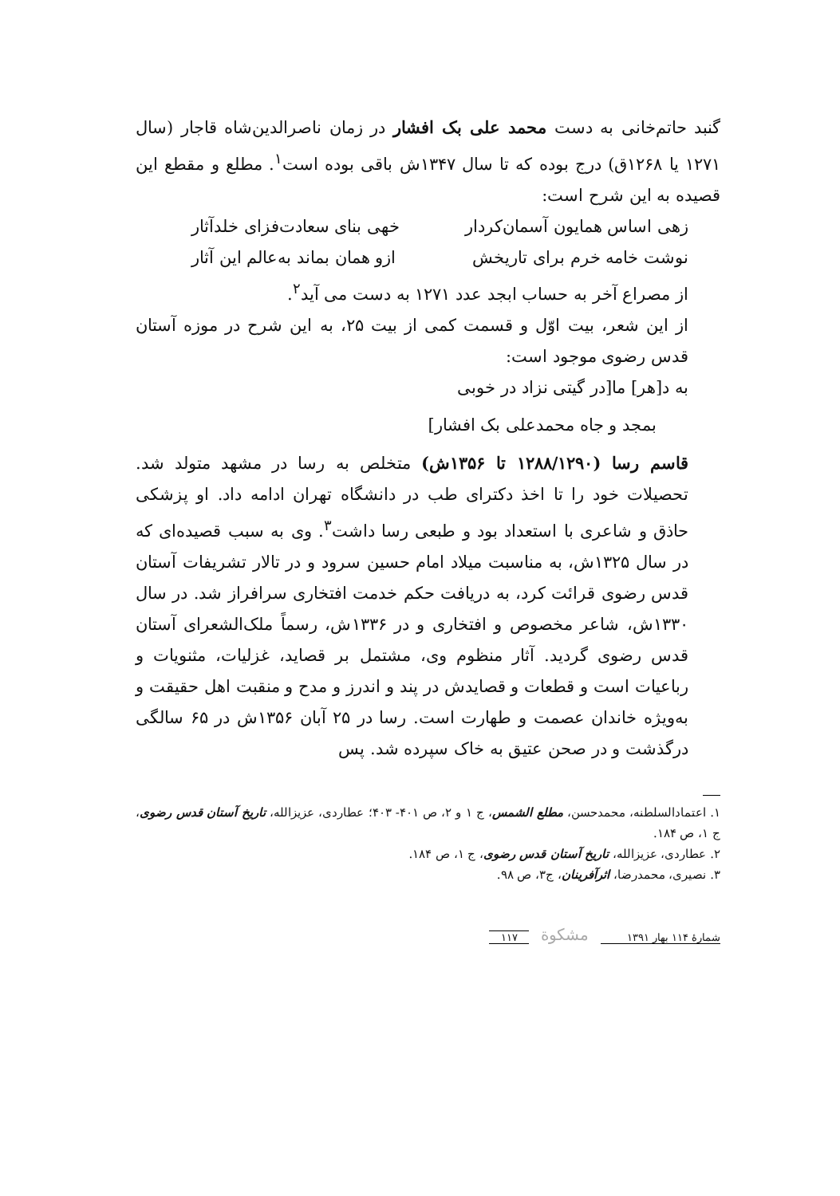گنبد حاتم‌خانی به دست محمد علی بک افشار در زمان ناصرالدین‌شاه قاجار (سال ۱۲۷۱ یا ۱۲۶۸ق) درج بوده که تا سال ۱۳۴۷ش باقی بوده است<sup>۱</sup>. مطلع و مقطع این قصیده به این شرح است:
زهی اساس همایون آسمان‌کردار خهی بنای سعادت‌فزای خلدآثار
نوشت خامه خرم برای تاریخش ازو همان بماند به‌عالم این آثار
از مصراع آخر به حساب ابجد عدد ۱۲۷۱ به دست می آید<sup>۲</sup>.
از این شعر، بیت اوّل و قسمت کمی از بیت ۲۵، به این شرح در موزه آستان قدس رضوی موجود است:
به د[هر] ما[در گیتی نزاد در خوبی
بمجد و جاه محمدعلی بک افشار]
قاسم رسا (۱۲۸۸/۱۲۹۰ تا ۱۳۵۶ش) متخلص به رسا در مشهد متولد شد. تحصیلات خود را تا اخذ دکترای طب در دانشگاه تهران ادامه داد. او پزشکی حاذق و شاعری با استعداد بود و طبعی رسا داشت<sup>۳</sup>. وی به سبب قصیده‌ای که در سال ۱۳۲۵ش، به مناسبت میلاد امام حسین سرود و در تالار تشریفات آستان قدس رضوی قرائت کرد، به دریافت حکم خدمت افتخاری سرافراز شد. در سال ۱۳۳۰ش، شاعر مخصوص و افتخاری و در ۱۳۳۶ش، رسماً ملک‌الشعرای آستان قدس رضوی گردید. آثار منظوم وی، مشتمل بر قصاید، غزلیات، مثنویات و رباعیات است و قطعات و قصایدش در پند و اندرز و مدح و منقبت اهل حقیقت و به‌ویژه خاندان عصمت و طهارت است. رسا در ۲۵ آبان ۱۳۵۶ش در ۶۵ سالگی درگذشت و در صحن عتیق به خاک سپرده شد. پس
۱. اعتمادالسلطنه، محمدحسن، مطلع الشمس، ج ۱ و ۲، ص ۴۰۱- ۴۰۳؛ عطاردی، عزیزالله، تاریخ آستان قدس رضوی، ج ۱، ص ۱۸۴.
۲. عطاردی، عزیزالله، تاریخ آستان قدس رضوی، ج ۱، ص ۱۸۴.
۳. نصیری، محمدرضا، اثرآفرینان، ج۳، ص ۹۸.
شمارهٔ ۱۱۴ بهار ۱۳۹۱ مشکوة ۱۱۷